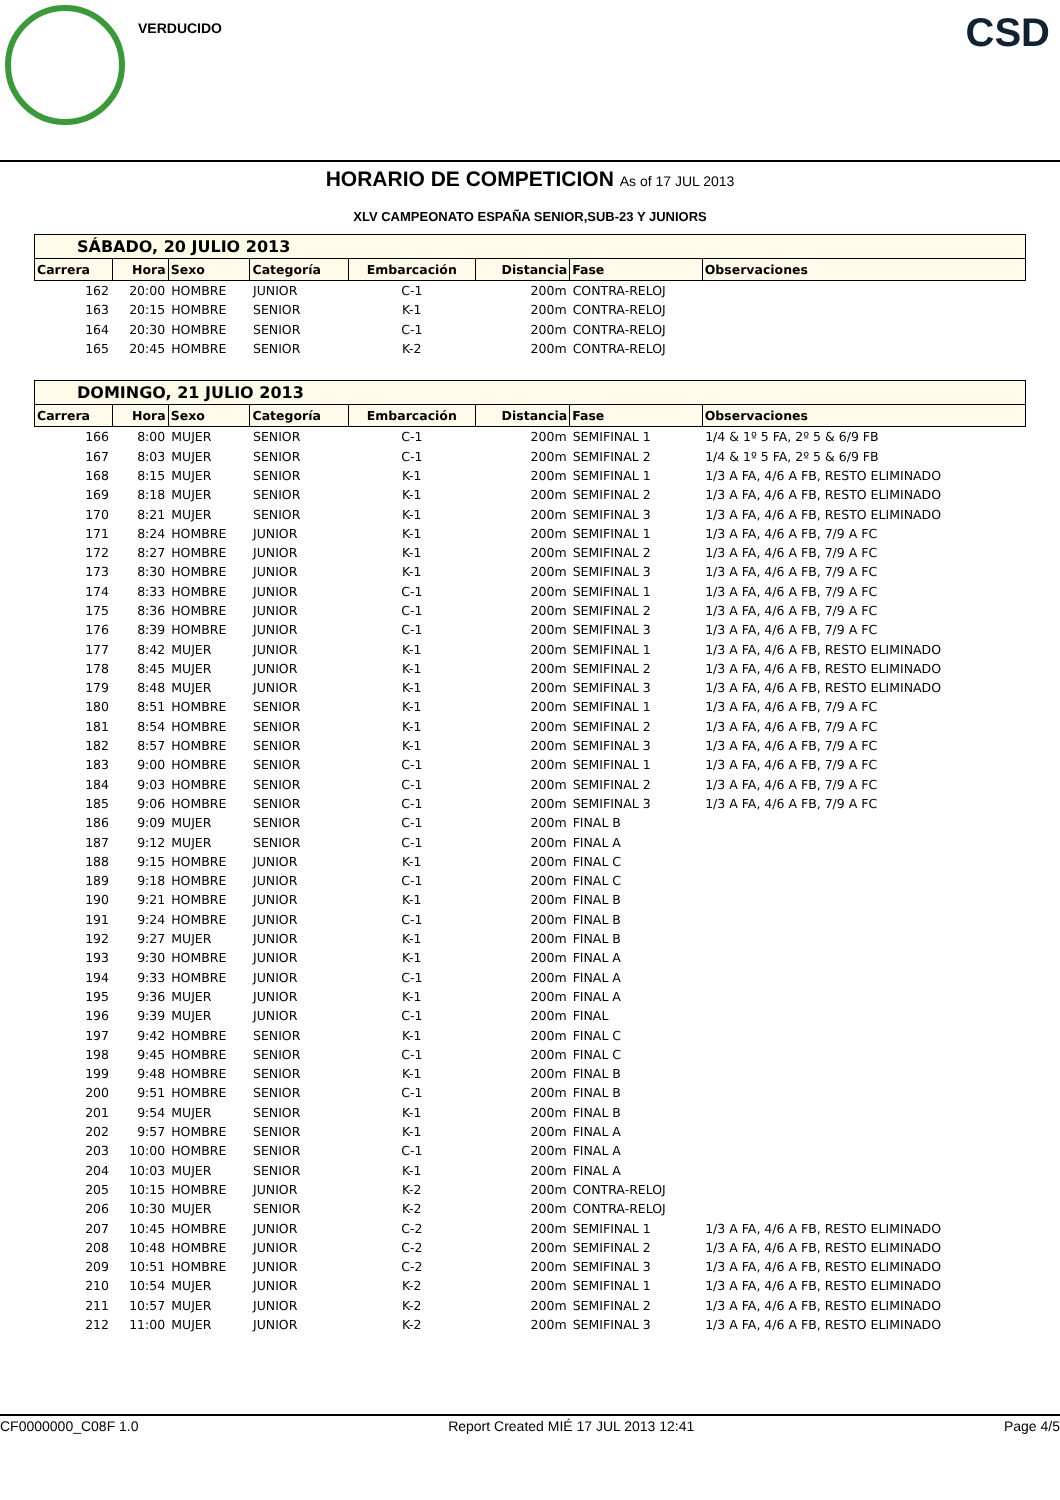VERDUCIDO CSD
HORARIO DE COMPETICION As of 17 JUL 2013
XLV CAMPEONATO ESPAÑA SENIOR,SUB-23 Y JUNIORS
| SÁBADO, 20 JULIO 2013 | | | | | | | |
| Carrera | Hora | Sexo | Categoría | Embarcación | Distancia | Fase | Observaciones |
| 162 | 20:00 | HOMBRE | JUNIOR | C-1 | 200m | CONTRA-RELOJ | |
| 163 | 20:15 | HOMBRE | SENIOR | K-1 | 200m | CONTRA-RELOJ | |
| 164 | 20:30 | HOMBRE | SENIOR | C-1 | 200m | CONTRA-RELOJ | |
| 165 | 20:45 | HOMBRE | SENIOR | K-2 | 200m | CONTRA-RELOJ | |
| DOMINGO, 21 JULIO 2013 | | | | | | | |
| Carrera | Hora | Sexo | Categoría | Embarcación | Distancia | Fase | Observaciones |
| 166 | 8:00 | MUJER | SENIOR | C-1 | 200m | SEMIFINAL 1 | 1/4 & 1º 5 FA, 2º 5 & 6/9 FB |
| 167 | 8:03 | MUJER | SENIOR | C-1 | 200m | SEMIFINAL 2 | 1/4 & 1º 5 FA, 2º 5 & 6/9 FB |
| 168 | 8:15 | MUJER | SENIOR | K-1 | 200m | SEMIFINAL 1 | 1/3 A FA, 4/6 A FB, RESTO ELIMINADO |
| 169 | 8:18 | MUJER | SENIOR | K-1 | 200m | SEMIFINAL 2 | 1/3 A FA, 4/6 A FB, RESTO ELIMINADO |
| 170 | 8:21 | MUJER | SENIOR | K-1 | 200m | SEMIFINAL 3 | 1/3 A FA, 4/6 A FB, RESTO ELIMINADO |
| 171 | 8:24 | HOMBRE | JUNIOR | K-1 | 200m | SEMIFINAL 1 | 1/3 A FA, 4/6 A FB, 7/9 A FC |
| 172 | 8:27 | HOMBRE | JUNIOR | K-1 | 200m | SEMIFINAL 2 | 1/3 A FA, 4/6 A FB, 7/9 A FC |
| 173 | 8:30 | HOMBRE | JUNIOR | K-1 | 200m | SEMIFINAL 3 | 1/3 A FA, 4/6 A FB, 7/9 A FC |
| 174 | 8:33 | HOMBRE | JUNIOR | C-1 | 200m | SEMIFINAL 1 | 1/3 A FA, 4/6 A FB, 7/9 A FC |
| 175 | 8:36 | HOMBRE | JUNIOR | C-1 | 200m | SEMIFINAL 2 | 1/3 A FA, 4/6 A FB, 7/9 A FC |
| 176 | 8:39 | HOMBRE | JUNIOR | C-1 | 200m | SEMIFINAL 3 | 1/3 A FA, 4/6 A FB, 7/9 A FC |
| 177 | 8:42 | MUJER | JUNIOR | K-1 | 200m | SEMIFINAL 1 | 1/3 A FA, 4/6 A FB, RESTO ELIMINADO |
| 178 | 8:45 | MUJER | JUNIOR | K-1 | 200m | SEMIFINAL 2 | 1/3 A FA, 4/6 A FB, RESTO ELIMINADO |
| 179 | 8:48 | MUJER | JUNIOR | K-1 | 200m | SEMIFINAL 3 | 1/3 A FA, 4/6 A FB, RESTO ELIMINADO |
| 180 | 8:51 | HOMBRE | SENIOR | K-1 | 200m | SEMIFINAL 1 | 1/3 A FA, 4/6 A FB, 7/9 A FC |
| 181 | 8:54 | HOMBRE | SENIOR | K-1 | 200m | SEMIFINAL 2 | 1/3 A FA, 4/6 A FB, 7/9 A FC |
| 182 | 8:57 | HOMBRE | SENIOR | K-1 | 200m | SEMIFINAL 3 | 1/3 A FA, 4/6 A FB, 7/9 A FC |
| 183 | 9:00 | HOMBRE | SENIOR | C-1 | 200m | SEMIFINAL 1 | 1/3 A FA, 4/6 A FB, 7/9 A FC |
| 184 | 9:03 | HOMBRE | SENIOR | C-1 | 200m | SEMIFINAL 2 | 1/3 A FA, 4/6 A FB, 7/9 A FC |
| 185 | 9:06 | HOMBRE | SENIOR | C-1 | 200m | SEMIFINAL 3 | 1/3 A FA, 4/6 A FB, 7/9 A FC |
| 186 | 9:09 | MUJER | SENIOR | C-1 | 200m | FINAL B | |
| 187 | 9:12 | MUJER | SENIOR | C-1 | 200m | FINAL A | |
| 188 | 9:15 | HOMBRE | JUNIOR | K-1 | 200m | FINAL C | |
| 189 | 9:18 | HOMBRE | JUNIOR | C-1 | 200m | FINAL C | |
| 190 | 9:21 | HOMBRE | JUNIOR | K-1 | 200m | FINAL B | |
| 191 | 9:24 | HOMBRE | JUNIOR | C-1 | 200m | FINAL B | |
| 192 | 9:27 | MUJER | JUNIOR | K-1 | 200m | FINAL B | |
| 193 | 9:30 | HOMBRE | JUNIOR | K-1 | 200m | FINAL A | |
| 194 | 9:33 | HOMBRE | JUNIOR | C-1 | 200m | FINAL A | |
| 195 | 9:36 | MUJER | JUNIOR | K-1 | 200m | FINAL A | |
| 196 | 9:39 | MUJER | JUNIOR | C-1 | 200m | FINAL | |
| 197 | 9:42 | HOMBRE | SENIOR | K-1 | 200m | FINAL C | |
| 198 | 9:45 | HOMBRE | SENIOR | C-1 | 200m | FINAL C | |
| 199 | 9:48 | HOMBRE | SENIOR | K-1 | 200m | FINAL B | |
| 200 | 9:51 | HOMBRE | SENIOR | C-1 | 200m | FINAL B | |
| 201 | 9:54 | MUJER | SENIOR | K-1 | 200m | FINAL B | |
| 202 | 9:57 | HOMBRE | SENIOR | K-1 | 200m | FINAL A | |
| 203 | 10:00 | HOMBRE | SENIOR | C-1 | 200m | FINAL A | |
| 204 | 10:03 | MUJER | SENIOR | K-1 | 200m | FINAL A | |
| 205 | 10:15 | HOMBRE | JUNIOR | K-2 | 200m | CONTRA-RELOJ | |
| 206 | 10:30 | MUJER | SENIOR | K-2 | 200m | CONTRA-RELOJ | |
| 207 | 10:45 | HOMBRE | JUNIOR | C-2 | 200m | SEMIFINAL 1 | 1/3 A FA, 4/6 A FB, RESTO ELIMINADO |
| 208 | 10:48 | HOMBRE | JUNIOR | C-2 | 200m | SEMIFINAL 2 | 1/3 A FA, 4/6 A FB, RESTO ELIMINADO |
| 209 | 10:51 | HOMBRE | JUNIOR | C-2 | 200m | SEMIFINAL 3 | 1/3 A FA, 4/6 A FB, RESTO ELIMINADO |
| 210 | 10:54 | MUJER | JUNIOR | K-2 | 200m | SEMIFINAL 1 | 1/3 A FA, 4/6 A FB, RESTO ELIMINADO |
| 211 | 10:57 | MUJER | JUNIOR | K-2 | 200m | SEMIFINAL 2 | 1/3 A FA, 4/6 A FB, RESTO ELIMINADO |
| 212 | 11:00 | MUJER | JUNIOR | K-2 | 200m | SEMIFINAL 3 | 1/3 A FA, 4/6 A FB, RESTO ELIMINADO |
CF0000000_C08F 1.0 Report Created MIÉ 17 JUL 2013 12:41 Page 4/5